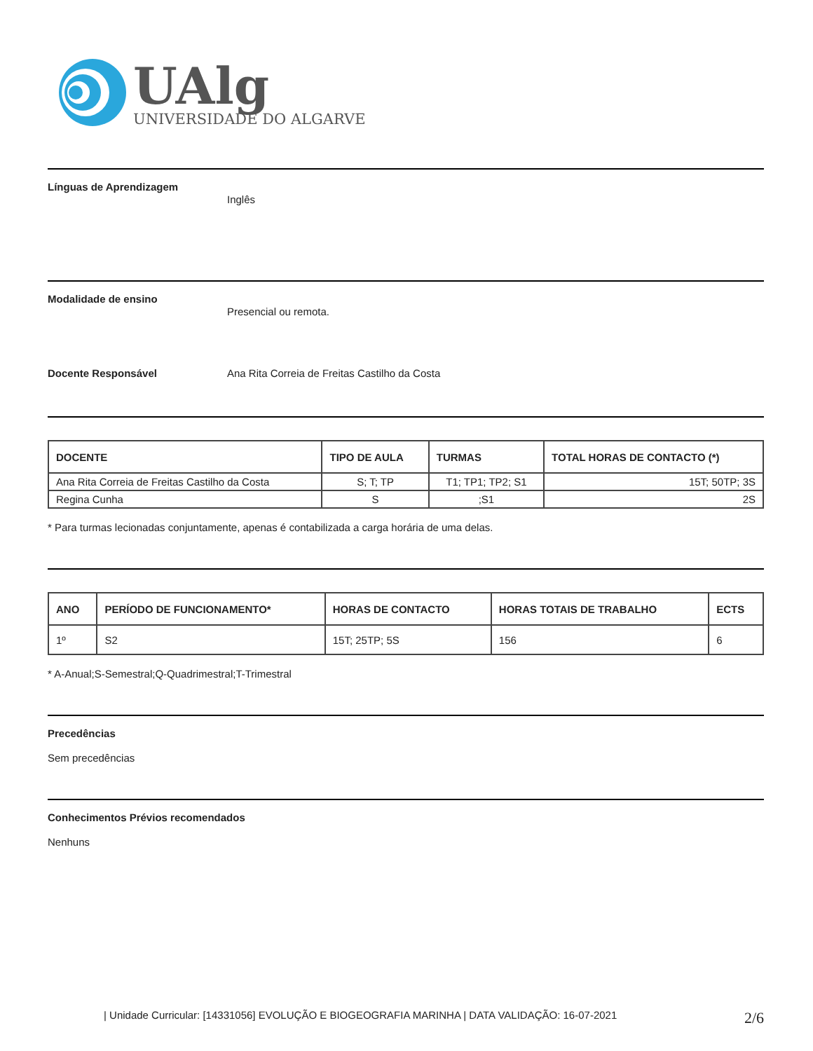UAlg
UNIVERSIDADE DO ALGARVE
Línguas de Aprendizagem
Inglês
Modalidade de ensino
Presencial ou remota.
Docente Responsável Ana Rita Correia de Freitas Castilho da Costa
| DOCENTE | TIPO DE AULA | TURMAS | TOTAL HORAS DE CONTACTO (*) |
| --- | --- | --- | --- |
| Ana Rita Correia de Freitas Castilho da Costa | S; T; TP | T1; TP1; TP2; S1 | 15T; 50TP; 3S |
| Regina Cunha | S | ;S1 | 2S |
* Para turmas lecionadas conjuntamente, apenas é contabilizada a carga horária de uma delas.
| ANO | PERÍODO DE FUNCIONAMENTO* | HORAS DE CONTACTO | HORAS TOTAIS DE TRABALHO | ECTS |
| --- | --- | --- | --- | --- |
| 1º | S2 | 15T; 25TP; 5S | 156 | 6 |
* A-Anual;S-Semestral;Q-Quadrimestral;T-Trimestral
Precedências
Sem precedências
Conhecimentos Prévios recomendados
Nenhuns
| Unidade Curricular: [14331056] EVOLUÇÃO E BIOGEOGRAFIA MARINHA | DATA VALIDAÇÃO: 16-07-2021 2/6